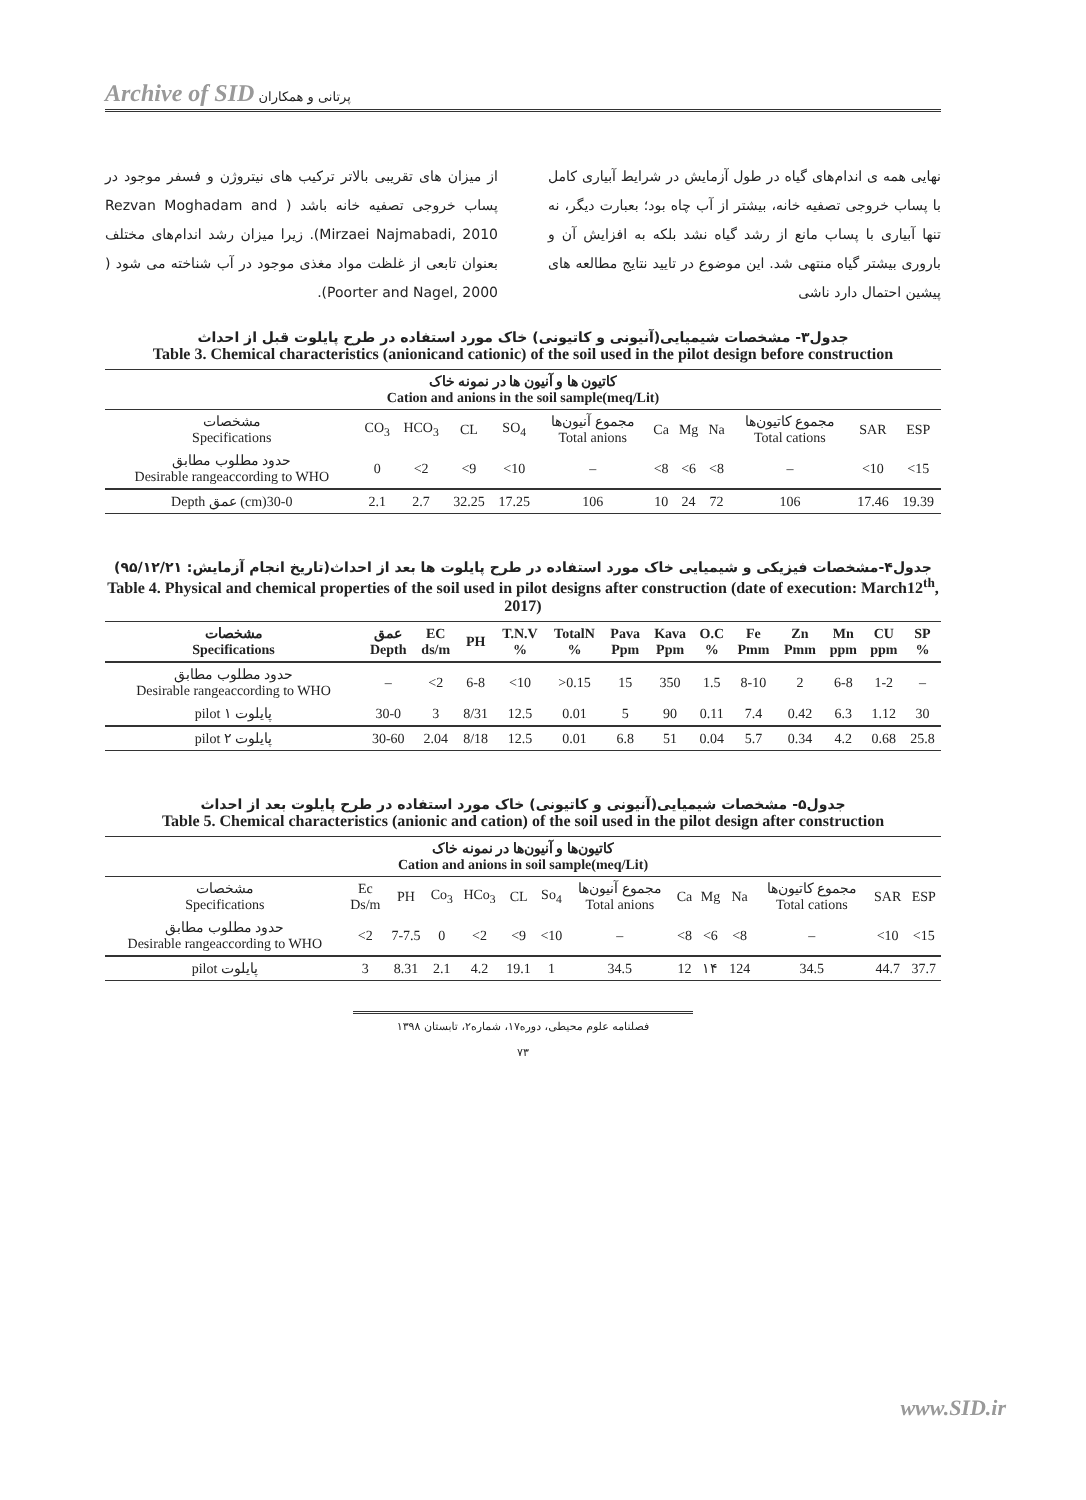Archive of SID پرتانی و همکاران
نهایی همه ی اندام‌های گیاه در طول آزمایش در شرایط آبیاری کامل با پساب خروجی تصفیه خانه، بیشتر از آب چاه بود؛ بعبارت دیگر، نه تنها آبیاری با پساب مانع از رشد گیاه نشد بلکه به افزایش آن و باروری بیشتر گیاه منتهی شد. این موضوع در تایید نتایج مطالعه های پیشین احتمال دارد ناشی
از میزان های تقریبی بالاتر ترکیب های نیتروژن و فسفر موجود در پساب خروجی تصفیه خانه باشد ( Rezvan Moghadam and Mirzaei Najmabadi, 2010). زیرا میزان رشد اندام‌های مختلف بعنوان تابعی از غلظت مواد مغذی موجود در آب شناخته می شود ( Poorter and Nagel, 2000).
جدول۳- مشخصات شیمیایی(آنیونی و کاتیونی) خاک مورد استفاده در طرح پایلوت قبل از احداث
Table 3. Chemical characteristics (anionicand cationic) of the soil used in the pilot design before construction
| کاتیون ها و آنیون ها در نمونه خاک Cation and anions in the soil sample(meq/Lit) | | | | | | | | | | | |
| --- | --- | --- | --- | --- | --- | --- | --- | --- | --- | --- | --- |
| مشخصات Specifications | CO<sub>3</sub> | HCO<sub>3</sub> | CL | SO<sub>4</sub> | مجموع آنیون‌ها Total anions | Ca | Mg | Na | مجموع کاتیون‌ها Total cations | SAR | ESP |
| حدود مطلوب مطابق Desirable rangeaccording to WHO | 0 | <2 | <9 | <10 | – | <8 | <6 | <8 | – | <10 | <15 |
| Depth عمق (cm)30-0 | 2.1 | 2.7 | 32.25 | 17.25 | 106 | 10 | 24 | 72 | 106 | 17.46 | 19.39 |
جدول۴-مشخصات فیزیکی و شیمیایی خاک مورد استفاده در طرح پایلوت ها بعد از احداث(تاریخ انجام آزمایش: ۹۵/۱۲/۲۱)
Table 4. Physical and chemical properties of the soil used in pilot designs after construction (date of execution: March12<sup>th</sup>, 2017)
| مشخصات Specifications | عمق Depth | EC ds/m | PH | T.N.V % | TotalN % | Pava Ppm | Kava Ppm | O.C % | Fe Pmm | Zn Pmm | Mn ppm | CU ppm | SP % |
| --- | --- | --- | --- | --- | --- | --- | --- | --- | --- | --- | --- | --- | --- |
| حدود مطلوب مطابق Desirable rangeaccording to WHO | – | <2 | 6-8 | <10 | >0.15 | 15 | 350 | 1.5 | 8-10 | 2 | 6-8 | 1-2 | – |
| pilot پایلوت ۱ | 30-0 | 3 | 8/31 | 12.5 | 0.01 | 5 | 90 | 0.11 | 7.4 | 0.42 | 6.3 | 1.12 | 30 |
| pilot پایلوت ۲ | 30-60 | 2.04 | 8/18 | 12.5 | 0.01 | 6.8 | 51 | 0.04 | 5.7 | 0.34 | 4.2 | 0.68 | 25.8 |
جدول۵- مشخصات شیمیایی(آنیونی و کاتیونی) خاک مورد استفاده در طرح پایلوت بعد از احداث
Table 5. Chemical characteristics (anionic and cation) of the soil used in the pilot design after construction
| کاتیون‌ها و آنیون‌ها در نمونه خاک Cation and anions in soil sample(meq/Lit) | | | | | | | | | | | | | |
| --- | --- | --- | --- | --- | --- | --- | --- | --- | --- | --- | --- | --- | --- |
| مشخصات Specifications | Ec Ds/m | PH | Co<sub>3</sub> | HCo<sub>3</sub> | CL | So<sub>4</sub> | مجموع آنیون‌ها Total anions | Ca | Mg | Na | مجموع کاتیون‌ها Total cations | SAR | ESP |
| حدود مطلوب مطابق Desirable rangeaccording to WHO | <2 | 7-7.5 | 0 | <2 | <9 | <10 | – | <8 | <6 | <8 | – | <10 | <15 |
| pilot پایلوت | 3 | 8.31 | 2.1 | 4.2 | 19.1 | 1 | 34.5 | 12 | ۱۴ | 124 | 34.5 | 44.7 | 37.7 |
فصلنامه علوم محیطی، دوره۱۷، شماره۲، تابستان ۱۳۹۸
۷۳
www.SID.ir